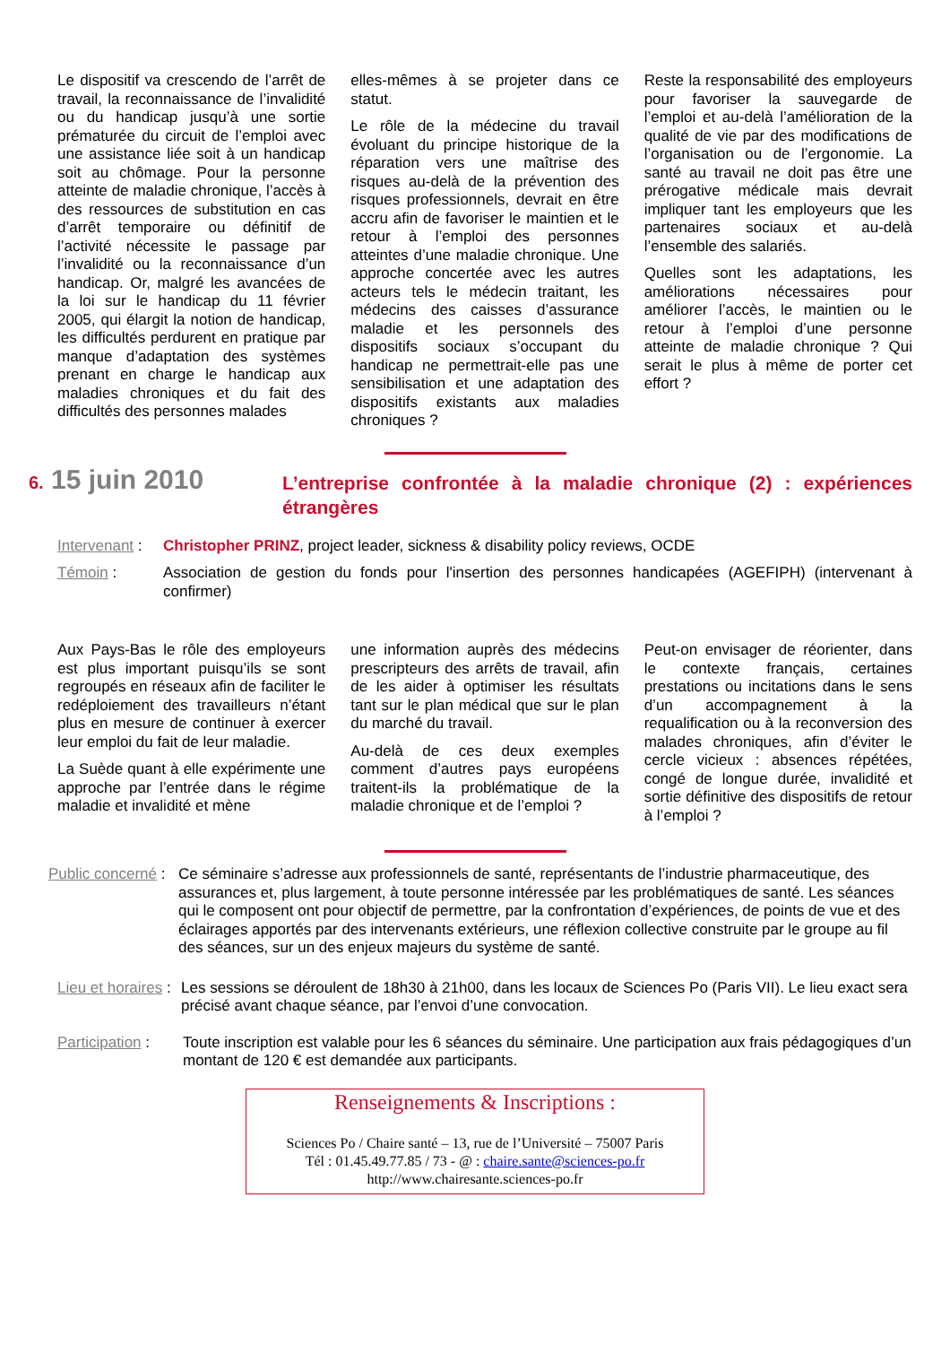Le dispositif va crescendo de l’arrêt de travail, la reconnaissance de l’invalidité ou du handicap jusqu’à une sortie prématurée du circuit de l’emploi avec une assistance liée soit à un handicap soit au chômage. Pour la personne atteinte de maladie chronique, l’accès à des ressources de substitution en cas d’arrêt temporaire ou définitif de l’activité nécessite le passage par l’invalidité ou la reconnaissance d’un handicap. Or, malgré les avancées de la loi sur le handicap du 11 février 2005, qui élargit la notion de handicap, les difficultés perdurent en pratique par manque d’adaptation des systèmes prenant en charge le handicap aux maladies chroniques et du fait des difficultés des personnes malades
elles-mêmes à se projeter dans ce statut.
Le rôle de la médecine du travail évoluant du principe historique de la réparation vers une maîtrise des risques au-delà de la prévention des risques professionnels, devrait en être accru afin de favoriser le maintien et le retour à l’emploi des personnes atteintes d’une maladie chronique. Une approche concertée avec les autres acteurs tels le médecin traitant, les médecins des caisses d’assurance maladie et les personnels des dispositifs sociaux s’occupant du handicap ne permettrait-elle pas une sensibilisation et une adaptation des dispositifs existants aux maladies chroniques ?
Reste la responsabilité des employeurs pour favoriser la sauvegarde de l’emploi et au-delà l’amélioration de la qualité de vie par des modifications de l’organisation ou de l’ergonomie. La santé au travail ne doit pas être une prérogative médicale mais devrait impliquer tant les employeurs que les partenaires sociaux et au-delà l’ensemble des salariés.
Quelles sont les adaptations, les améliorations nécessaires pour améliorer l’accès, le maintien ou le retour à l’emploi d’une personne atteinte de maladie chronique ? Qui serait le plus à même de porter cet effort ?
6. 15 juin 2010
L’entreprise confrontée à la maladie chronique (2) : expériences étrangères
Intervenant :
Christopher PRINZ, project leader, sickness & disability policy reviews, OCDE
Témoin : Association de gestion du fonds pour l'insertion des personnes handicapées (AGEFIPH) (intervenant à confirmer)
Aux Pays-Bas le rôle des employeurs est plus important puisqu’ils se sont regroupés en réseaux afin de faciliter le redéploiement des travailleurs n’étant plus en mesure de continuer à exercer leur emploi du fait de leur maladie.
La Suède quant à elle expérimente une approche par l’entrée dans le régime maladie et invalidité et mène
une information auprès des médecins prescripteurs des arrêts de travail, afin de les aider à optimiser les résultats tant sur le plan médical que sur le plan du marché du travail.
Au-delà de ces deux exemples comment d’autres pays européens traitent-ils la problématique de la maladie chronique et de l’emploi ?
Peut-on envisager de réorienter, dans le contexte français, certaines prestations ou incitations dans le sens d’un accompagnement à la requalification ou à la reconversion des malades chroniques, afin d’éviter le cercle vicieux : absences répétées, congé de longue durée, invalidité et sortie définitive des dispositifs de retour à l’emploi ?
Public concerné :
Ce séminaire s’adresse aux professionnels de santé, représentants de l’industrie pharmaceutique, des assurances et, plus largement, à toute personne intéressée par les problématiques de santé. Les séances qui le composent ont pour objectif de permettre, par la confrontation d’expériences, de points de vue et des éclairages apportés par des intervenants extérieurs, une réflexion collective construite par le groupe au fil des séances, sur un des enjeux majeurs du système de santé.
Lieu et horaires :
Les sessions se déroulent de 18h30 à 21h00, dans les locaux de Sciences Po (Paris VII). Le lieu exact sera précisé avant chaque séance, par l’envoi d’une convocation.
Participation :
Toute inscription est valable pour les 6 séances du séminaire. Une participation aux frais pédagogiques d’un montant de 120 € est demandée aux participants.
Renseignements & Inscriptions :
Sciences Po / Chaire santé – 13, rue de l’Université – 75007 Paris
Tél : 01.45.49.77.85 / 73 - @ : chaire.sante@sciences-po.fr
http://www.chairesante.sciences-po.fr